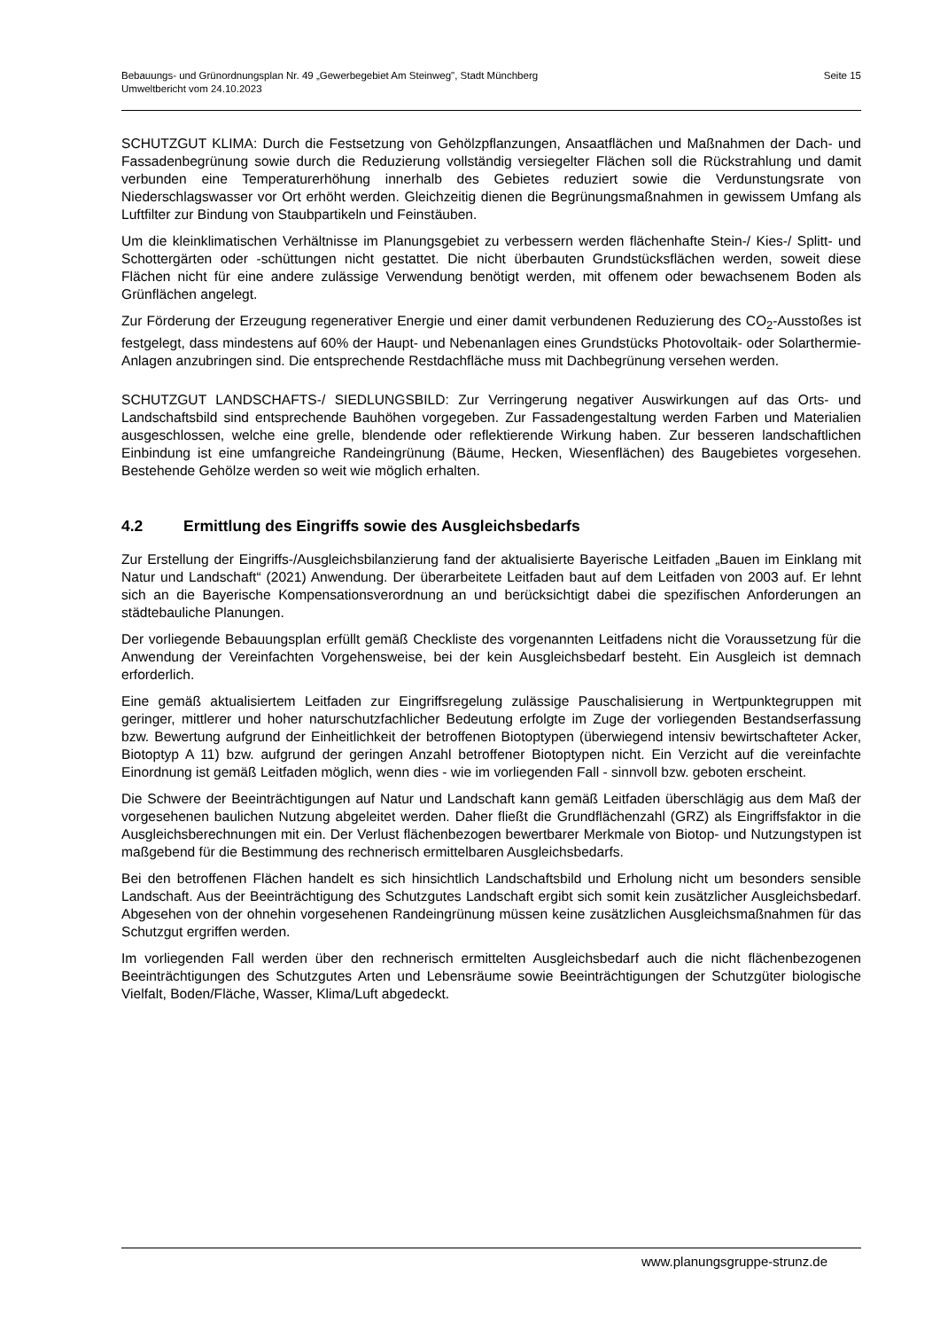Seite 15 Bebauungs- und Grünordnungsplan Nr. 49 „Gewerbegebiet Am Steinweg", Stadt Münchberg
Umweltbericht vom 24.10.2023
SCHUTZGUT KLIMA: Durch die Festsetzung von Gehölzpflanzungen, Ansaatflächen und Maßnahmen der Dach- und Fassadenbegrünung sowie durch die Reduzierung vollständig versiegelter Flächen soll die Rückstrahlung und damit verbunden eine Temperaturerhöhung innerhalb des Gebietes reduziert sowie die Verdunstungsrate von Niederschlagswasser vor Ort erhöht werden. Gleichzeitig dienen die Begrünungsmaßnahmen in gewissem Umfang als Luftfilter zur Bindung von Staubpartikeln und Feinstäuben.
Um die kleinklimatischen Verhältnisse im Planungsgebiet zu verbessern werden flächenhafte Stein-/ Kies-/ Splitt- und Schottergärten oder -schüttungen nicht gestattet. Die nicht überbauten Grundstücksflächen werden, soweit diese Flächen nicht für eine andere zulässige Verwendung benötigt werden, mit offenem oder bewachsenem Boden als Grünflächen angelegt.
Zur Förderung der Erzeugung regenerativer Energie und einer damit verbundenen Reduzierung des CO<sub>2</sub>-Ausstoßes ist festgelegt, dass mindestens auf 60% der Haupt- und Nebenanlagen eines Grundstücks Photovoltaik- oder Solarthermie-Anlagen anzubringen sind. Die entsprechende Restdachfläche muss mit Dachbegrünung versehen werden.
SCHUTZGUT LANDSCHAFTS-/ SIEDLUNGSBILD: Zur Verringerung negativer Auswirkungen auf das Orts- und Landschaftsbild sind entsprechende Bauhöhen vorgegeben. Zur Fassadengestaltung werden Farben und Materialien ausgeschlossen, welche eine grelle, blendende oder reflektierende Wirkung haben. Zur besseren landschaftlichen Einbindung ist eine umfangreiche Randeingrünung (Bäume, Hecken, Wiesenflächen) des Baugebietes vorgesehen. Bestehende Gehölze werden so weit wie möglich erhalten.
4.2 Ermittlung des Eingriffs sowie des Ausgleichsbedarfs
Zur Erstellung der Eingriffs-/Ausgleichsbilanzierung fand der aktualisierte Bayerische Leitfaden „Bauen im Einklang mit Natur und Landschaft“ (2021) Anwendung. Der überarbeitete Leitfaden baut auf dem Leitfaden von 2003 auf. Er lehnt sich an die Bayerische Kompensationsverordnung an und berücksichtigt dabei die spezifischen Anforderungen an städtebauliche Planungen.
Der vorliegende Bebauungsplan erfüllt gemäß Checkliste des vorgenannten Leitfadens nicht die Voraussetzung für die Anwendung der Vereinfachten Vorgehensweise, bei der kein Ausgleichsbedarf besteht. Ein Ausgleich ist demnach erforderlich.
Eine gemäß aktualisiertem Leitfaden zur Eingriffsregelung zulässige Pauschalisierung in Wertpunktegruppen mit geringer, mittlerer und hoher naturschutzfachlicher Bedeutung erfolgte im Zuge der vorliegenden Bestandserfassung bzw. Bewertung aufgrund der Einheitlichkeit der betroffenen Biotoptypen (überwiegend intensiv bewirtschafteter Acker, Biotoptyp A 11) bzw. aufgrund der geringen Anzahl betroffener Biotoptypen nicht. Ein Verzicht auf die vereinfachte Einordnung ist gemäß Leitfaden möglich, wenn dies - wie im vorliegenden Fall - sinnvoll bzw. geboten erscheint.
Die Schwere der Beeinträchtigungen auf Natur und Landschaft kann gemäß Leitfaden überschlägig aus dem Maß der vorgesehenen baulichen Nutzung abgeleitet werden. Daher fließt die Grundflächenzahl (GRZ) als Eingriffsfaktor in die Ausgleichsberechnungen mit ein. Der Verlust flächenbezogen bewertbarer Merkmale von Biotop- und Nutzungstypen ist maßgebend für die Bestimmung des rechnerisch ermittelbaren Ausgleichsbedarfs.
Bei den betroffenen Flächen handelt es sich hinsichtlich Landschaftsbild und Erholung nicht um besonders sensible Landschaft. Aus der Beeinträchtigung des Schutzgutes Landschaft ergibt sich somit kein zusätzlicher Ausgleichsbedarf. Abgesehen von der ohnehin vorgesehenen Randeingrünung müssen keine zusätzlichen Ausgleichsmaßnahmen für das Schutzgut ergriffen werden.
Im vorliegenden Fall werden über den rechnerisch ermittelten Ausgleichsbedarf auch die nicht flächenbezogenen Beeinträchtigungen des Schutzgutes Arten und Lebensräume sowie Beeinträchtigungen der Schutzgüter biologische Vielfalt, Boden/Fläche, Wasser, Klima/Luft abgedeckt.
www.planungsgruppe-strunz.de